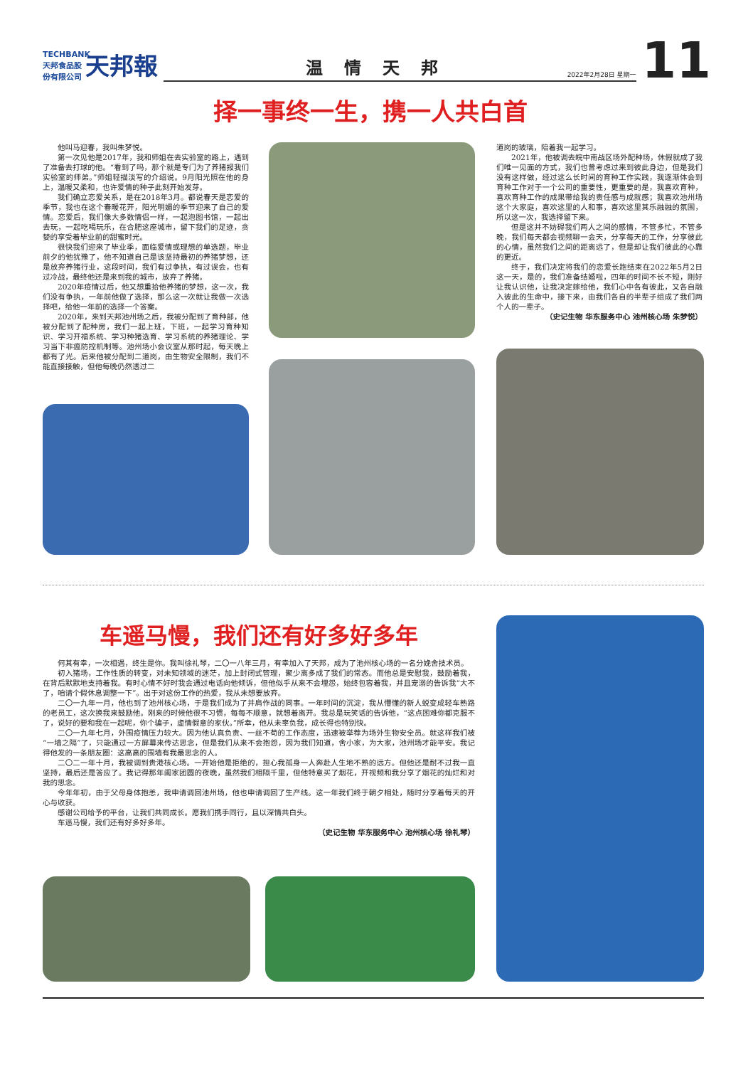TECHBANK
天邦食品股份有限公司
天邦報
温情天邦 2022年2月28日 星期一
11
择一事终一生，携一人共白首
他叫马迎春，我叫朱梦悦。
第一次见他是2017年，我和师姐在去实验室的路上，遇到了准备去打球的他。“看到了吗，那个就是专门为了养猪报我们实验室的师弟。”师姐轻描淡写的介绍说。9月阳光照在他的身上，温暖又柔和，也许爱情的种子此刻开始发芽。
我们确立恋爱关系，是在2018年3月。都说春天是恋爱的季节，我也在这个春暖花开，阳光明媚的季节迎来了自己的爱情。恋爱后，我们像大多数情侣一样，一起泡图书馆，一起出去玩，一起吃喝玩乐，在合肥这座城市，留下我们的足迹，贪婪的享受着毕业前的甜蜜时光。
很快我们迎来了毕业季，面临爱情或理想的单选题，毕业前夕的他犹豫了，他不知道自己是该坚持最初的养猪梦想，还是放弃养猪行业，这段时间，我们有过争执，有过误会，也有过冷战，最终他还是来到我的城市，放弃了养猪。
2020年疫情过后，他又想重拾他养猪的梦想，这一次，我们没有争执，一年前他做了选择，那么这一次就让我做一次选择吧，给他一年前的选择一个答案。
2020年，来到天邦池州场之后，我被分配到了育种部，他被分配到了配种房，我们一起上班，下班，一起学习育种知识、学习开福系统、学习种猪选育、学习系统的养猪理论、学习当下非瘟防控机制等。池州场小会议室从那时起，每天晚上都有了光。后来他被分配到二道岗，由生物安全限制，我们不能直接接触，但他每晚仍然透过二
道岗的玻璃，陪着我一起学习。
2021年，他被调去皖中南战区场外配种场，休假就成了我们唯一见面的方式，我们也曾考虑过来到彼此身边，但是我们没有这样做，经过这么长时间的育种工作实践，我逐渐体会到育种工作对于一个公司的重要性，更重要的是，我喜欢育种，喜欢育种工作的成果带给我的责任感与成就感；我喜欢池州场这个大家庭，喜欢这里的人和事，喜欢这里其乐融融的氛围，所以这一次，我选择留下来。
但是这并不妨碍我们两人之间的感情，不管多忙，不管多晚，我们每天都会视频聊一会天，分享每天的工作，分享彼此的心情，虽然我们之间的距离远了，但是却让我们彼此的心靠的更近。
终于，我们决定将我们的恋爱长跑结束在2022年5月2日这一天，是的，我们准备结婚啦，四年的时间不长不短，刚好让我认识他，让我决定嫁给他，我们心中各有彼此，又各自融入彼此的生命中，接下来，由我们各自的半辈子组成了我们两个人的一辈子。
（史记生物 华东服务中心 池州核心场 朱梦悦）
车遥马慢，我们还有好多好多年
何其有幸，一次相遇，终生是你。我叫徐礼琴，二〇一八年三月，有幸加入了天邦，成为了池州核心场的一名分娩舍技术员。
初入猪场，工作性质的转变，对未知领域的迷茫，加上封闭式管理，聚少离多成了我们的常态。而他总是安慰我，鼓励着我，在背后默默地支持着我。有时心情不好时我会通过电话向他倾诉，但他似乎从来不会埋怨，始终包容着我，并且宠溺的告诉我“大不了，咱请个假休息调整一下”。出于对这份工作的热爱，我从未想要放弃。
二〇一九年一月，他也到了池州核心场，于是我们成为了并肩作战的同事。一年时间的沉淀，我从懵懂的新人蜕变成轻车熟路的老员工，这次换我来鼓励他。刚来的时候他很不习惯，每每不顺意，就想着离开。我总是玩笑话的告诉他，“这点困难你都克服不了，说好的要和我在一起呢，你个骗子，虚情假意的家伙。”所幸，他从未辜负我，成长得也特别快。
二〇一九年七月，外围疫情压力较大。因为他认真负责、一丝不苟的工作态度，迅速被举荐为场外生物安全员。就这样我们被“一墙之隔”了，只能通过一方屏幕来传达思念，但是我们从来不会抱怨，因为我们知道，舍小家，为大家，池州场才能平安。我记得他发的一条朋友圈：这高高的围墙有我最思念的人。
二〇二一年十月，我被调到贵港核心场。一开始他是拒绝的，担心我孤身一人奔赴人生地不熟的远方。但他还是耐不过我一直坚持，最后还是答应了。我记得那年阖家团圆的夜晚，虽然我们相隔千里，但他特意买了烟花，开视频和我分享了烟花的灿烂和对我的思念。
今年年初，由于父母身体抱恙，我申请调回池州场，他也申请调回了生产线。这一年我们终于朝夕相处，随时分享着每天的开心与收获。
感谢公司给予的平台，让我们共同成长。愿我们携手同行，且以深情共白头。
车遥马慢，我们还有好多好多年。
（史记生物 华东服务中心 池州核心场 徐礼琴）